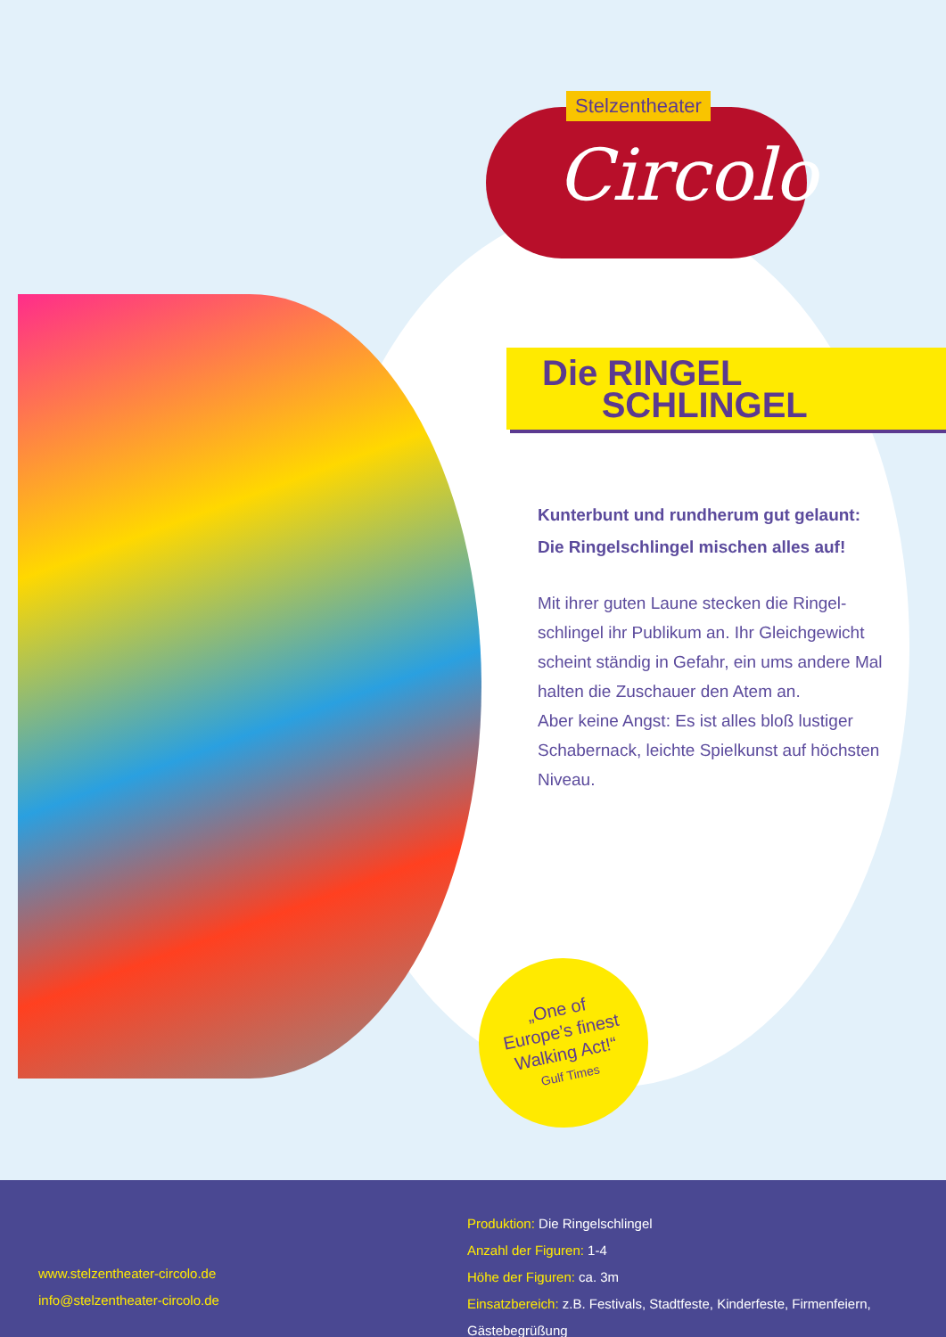Stelzentheater
Circolo
Die RINGEL
SCHLINGEL
Kunterbunt und rundherum gut gelaunt:
Die Ringelschlingel mischen alles auf!
Mit ihrer guten Laune stecken die Ringel-schlingel ihr Publikum an. Ihr Gleichgewicht scheint ständig in Gefahr, ein ums andere Mal halten die Zuschauer den Atem an.
Aber keine Angst: Es ist alles bloß lustiger Schabernack, leichte Spielkunst auf höchsten Niveau.
„One of
Europe’s finest
Walking Act!“
Gulf Times
www.stelzentheater-circolo.de
info@stelzentheater-circolo.de
Produktion: Die Ringelschlingel
Anzahl der Figuren: 1-4
Höhe der Figuren: ca. 3m
Einsatzbereich: z.B. Festivals, Stadtfeste, Kinderfeste, Firmenfeiern, Gästebegrüßung